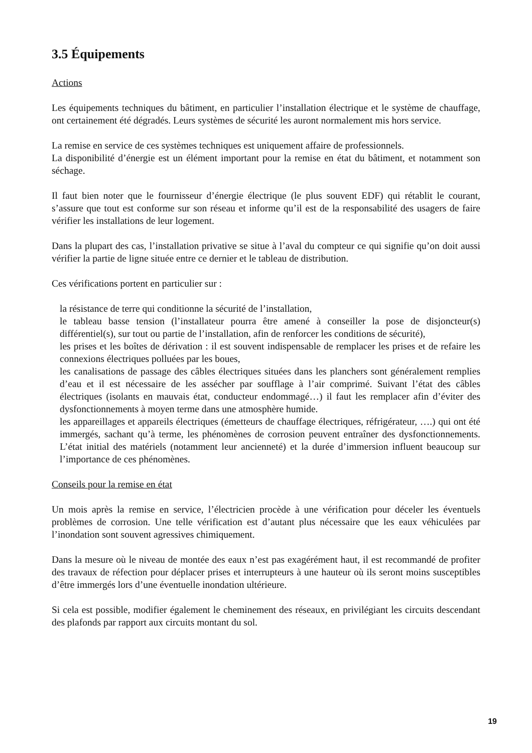3.5 Équipements
Actions
Les équipements techniques du bâtiment, en particulier l’installation électrique et le système de chauffage, ont certainement été dégradés. Leurs systèmes de sécurité les auront normalement mis hors service.
La remise en service de ces systèmes techniques est uniquement affaire de professionnels.
La disponibilité d’énergie est un élément important pour la remise en état du bâtiment, et notamment son séchage.
Il faut bien noter que le fournisseur d’énergie électrique (le plus souvent EDF) qui rétablit le courant, s’assure que tout est conforme sur son réseau et informe qu’il est de la responsabilité des usagers de faire vérifier les installations de leur logement.
Dans la plupart des cas, l’installation privative se situe à l’aval du compteur ce qui signifie qu’on doit aussi vérifier la partie de ligne située entre ce dernier et le tableau de distribution.
Ces vérifications portent en particulier sur :
la résistance de terre qui conditionne la sécurité de l’installation,
le tableau basse tension (l’installateur pourra être amené à conseiller la pose de disjoncteur(s) différentiel(s), sur tout ou partie de l’installation, afin de renforcer les conditions de sécurité),
les prises et les boîtes de dérivation : il est souvent indispensable de remplacer les prises et de refaire les connexions électriques polluées par les boues,
les canalisations de passage des câbles électriques situées dans les planchers sont généralement remplies d’eau et il est nécessaire de les assécher par soufflage à l’air comprimé. Suivant l’état des câbles électriques (isolants en mauvais état, conducteur endommagé…) il faut les remplacer afin d’éviter des dysfonctionnements à moyen terme dans une atmosphère humide.
les appareillages et appareils électriques (émetteurs de chauffage électriques, réfrigérateur, ….) qui ont été immergés, sachant qu’à terme, les phénomènes de corrosion peuvent entraîner des dysfonctionnements. L’état initial des matériels (notamment leur ancienneté) et la durée d’immersion influent beaucoup sur l’importance de ces phénomènes.
Conseils pour la remise en état
Un mois après la remise en service, l’électricien procède à une vérification pour déceler les éventuels problèmes de corrosion. Une telle vérification est d’autant plus nécessaire que les eaux véhiculées par l’inondation sont souvent agressives chimiquement.
Dans la mesure où le niveau de montée des eaux n’est pas exagérément haut, il est recommandé de profiter des travaux de réfection pour déplacer prises et interrupteurs à une hauteur où ils seront moins susceptibles d’être immergés lors d’une éventuelle inondation ultérieure.
Si cela est possible, modifier également le cheminement des réseaux, en privilégiant les circuits descendant des plafonds par rapport aux circuits montant du sol.
19